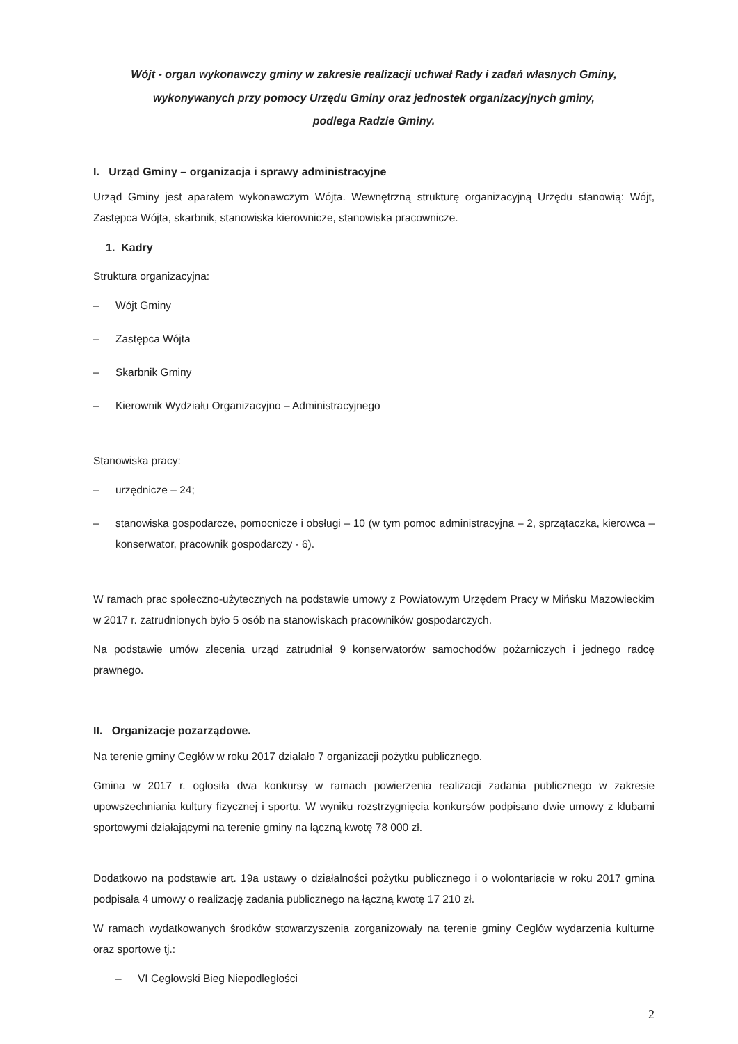Wójt - organ wykonawczy gminy w zakresie realizacji uchwał Rady i zadań własnych Gminy,
wykonywanych przy pomocy Urzędu Gminy oraz jednostek organizacyjnych gminy,
podlega Radzie Gminy.
I. Urząd Gminy – organizacja i sprawy administracyjne
Urząd Gminy jest aparatem wykonawczym Wójta. Wewnętrzną strukturę organizacyjną Urzędu stanowią: Wójt, Zastępca Wójta, skarbnik, stanowiska kierownicze, stanowiska pracownicze.
1. Kadry
Struktura organizacyjna:
– Wójt Gminy
– Zastępca Wójta
– Skarbnik Gminy
– Kierownik Wydziału Organizacyjno – Administracyjnego
Stanowiska pracy:
– urzędnicze – 24;
– stanowiska gospodarcze, pomocnicze i obsługi – 10 (w tym pomoc administracyjna – 2, sprzątaczka, kierowca – konserwator, pracownik gospodarczy - 6).
W ramach prac społeczno-użytecznych na podstawie umowy z Powiatowym Urzędem Pracy w Mińsku Mazowieckim w 2017 r. zatrudnionych było 5 osób na stanowiskach pracowników gospodarczych.
Na podstawie umów zlecenia urząd zatrudniał 9 konserwatorów samochodów pożarniczych i jednego radcę prawnego.
II. Organizacje pozarządowe.
Na terenie gminy Cegłów w roku 2017 działało 7 organizacji pożytku publicznego.
Gmina w 2017 r. ogłosiła dwa konkursy w ramach powierzenia realizacji zadania publicznego w zakresie upowszechniania kultury fizycznej i sportu. W wyniku rozstrzygnięcia konkursów podpisano dwie umowy z klubami sportowymi działającymi na terenie gminy na łączną kwotę 78 000 zł.
Dodatkowo na podstawie art. 19a ustawy o działalności pożytku publicznego i o wolontariacie w roku 2017 gmina podpisała 4 umowy o realizację zadania publicznego na łączną kwotę 17 210 zł.
W ramach wydatkowanych środków stowarzyszenia zorganizowały na terenie gminy Cegłów wydarzenia kulturne oraz sportowe tj.:
– VI Cegłowski Bieg Niepodległości
2